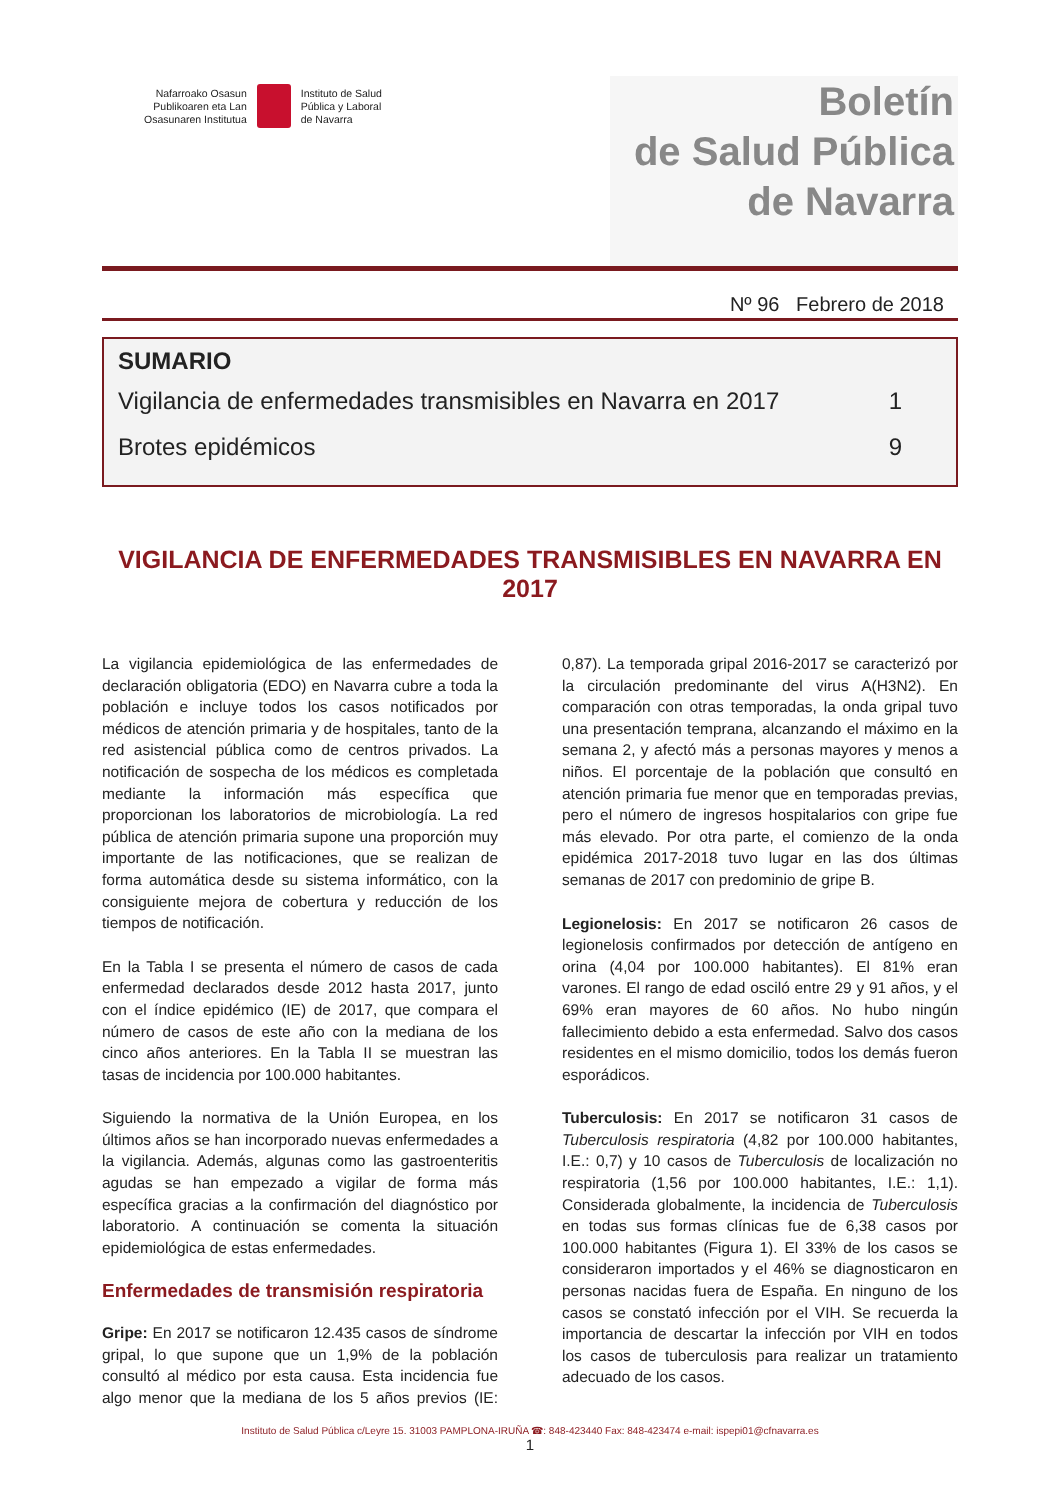Nafarroako Osasun
Publikoaren eta Lan
Osasunaren Institutua
Instituto de Salud
Pública y Laboral
de Navarra
Boletín
de Salud Pública
de Navarra
Nº 96 Febrero de 2018
SUMARIO
Vigilancia de enfermedades transmisibles en Navarra en 2017 1
Brotes epidémicos 9
VIGILANCIA DE ENFERMEDADES TRANSMISIBLES EN NAVARRA EN 2017
La vigilancia epidemiológica de las enfermedades de declaración obligatoria (EDO) en Navarra cubre a toda la población e incluye todos los casos notificados por médicos de atención primaria y de hospitales, tanto de la red asistencial pública como de centros privados. La notificación de sospecha de los médicos es completada mediante la información más específica que proporcionan los laboratorios de microbiología. La red pública de atención primaria supone una proporción muy importante de las notificaciones, que se realizan de forma automática desde su sistema informático, con la consiguiente mejora de cobertura y reducción de los tiempos de notificación.
En la Tabla I se presenta el número de casos de cada enfermedad declarados desde 2012 hasta 2017, junto con el índice epidémico (IE) de 2017, que compara el número de casos de este año con la mediana de los cinco años anteriores. En la Tabla II se muestran las tasas de incidencia por 100.000 habitantes.
Siguiendo la normativa de la Unión Europea, en los últimos años se han incorporado nuevas enfermedades a la vigilancia. Además, algunas como las gastroenteritis agudas se han empezado a vigilar de forma más específica gracias a la confirmación del diagnóstico por laboratorio. A continuación se comenta la situación epidemiológica de estas enfermedades.
Enfermedades de transmisión respiratoria
Gripe: En 2017 se notificaron 12.435 casos de síndrome gripal, lo que supone que un 1,9% de la población consultó al médico por esta causa. Esta incidencia fue algo menor que la mediana de los 5 años previos (IE: 0,87). La temporada gripal 2016-2017 se caracterizó por la circulación predominante del virus A(H3N2). En comparación con otras temporadas, la onda gripal tuvo una presentación temprana, alcanzando el máximo en la semana 2, y afectó más a personas mayores y menos a niños. El porcentaje de la población que consultó en atención primaria fue menor que en temporadas previas, pero el número de ingresos hospitalarios con gripe fue más elevado. Por otra parte, el comienzo de la onda epidémica 2017-2018 tuvo lugar en las dos últimas semanas de 2017 con predominio de gripe B.
Legionelosis: En 2017 se notificaron 26 casos de legionelosis confirmados por detección de antígeno en orina (4,04 por 100.000 habitantes). El 81% eran varones. El rango de edad osciló entre 29 y 91 años, y el 69% eran mayores de 60 años. No hubo ningún fallecimiento debido a esta enfermedad. Salvo dos casos residentes en el mismo domicilio, todos los demás fueron esporádicos.
Tuberculosis: En 2017 se notificaron 31 casos de Tuberculosis respiratoria (4,82 por 100.000 habitantes, I.E.: 0,7) y 10 casos de Tuberculosis de localización no respiratoria (1,56 por 100.000 habitantes, I.E.: 1,1). Considerada globalmente, la incidencia de Tuberculosis en todas sus formas clínicas fue de 6,38 casos por 100.000 habitantes (Figura 1). El 33% de los casos se consideraron importados y el 46% se diagnosticaron en personas nacidas fuera de España. En ninguno de los casos se constató infección por el VIH. Se recuerda la importancia de descartar la infección por VIH en todos los casos de tuberculosis para realizar un tratamiento adecuado de los casos.
Instituto de Salud Pública c/Leyre 15. 31003 PAMPLONA-IRUÑA ☎: 848-423440 Fax: 848-423474 e-mail: ispepi01@cfnavarra.es
1